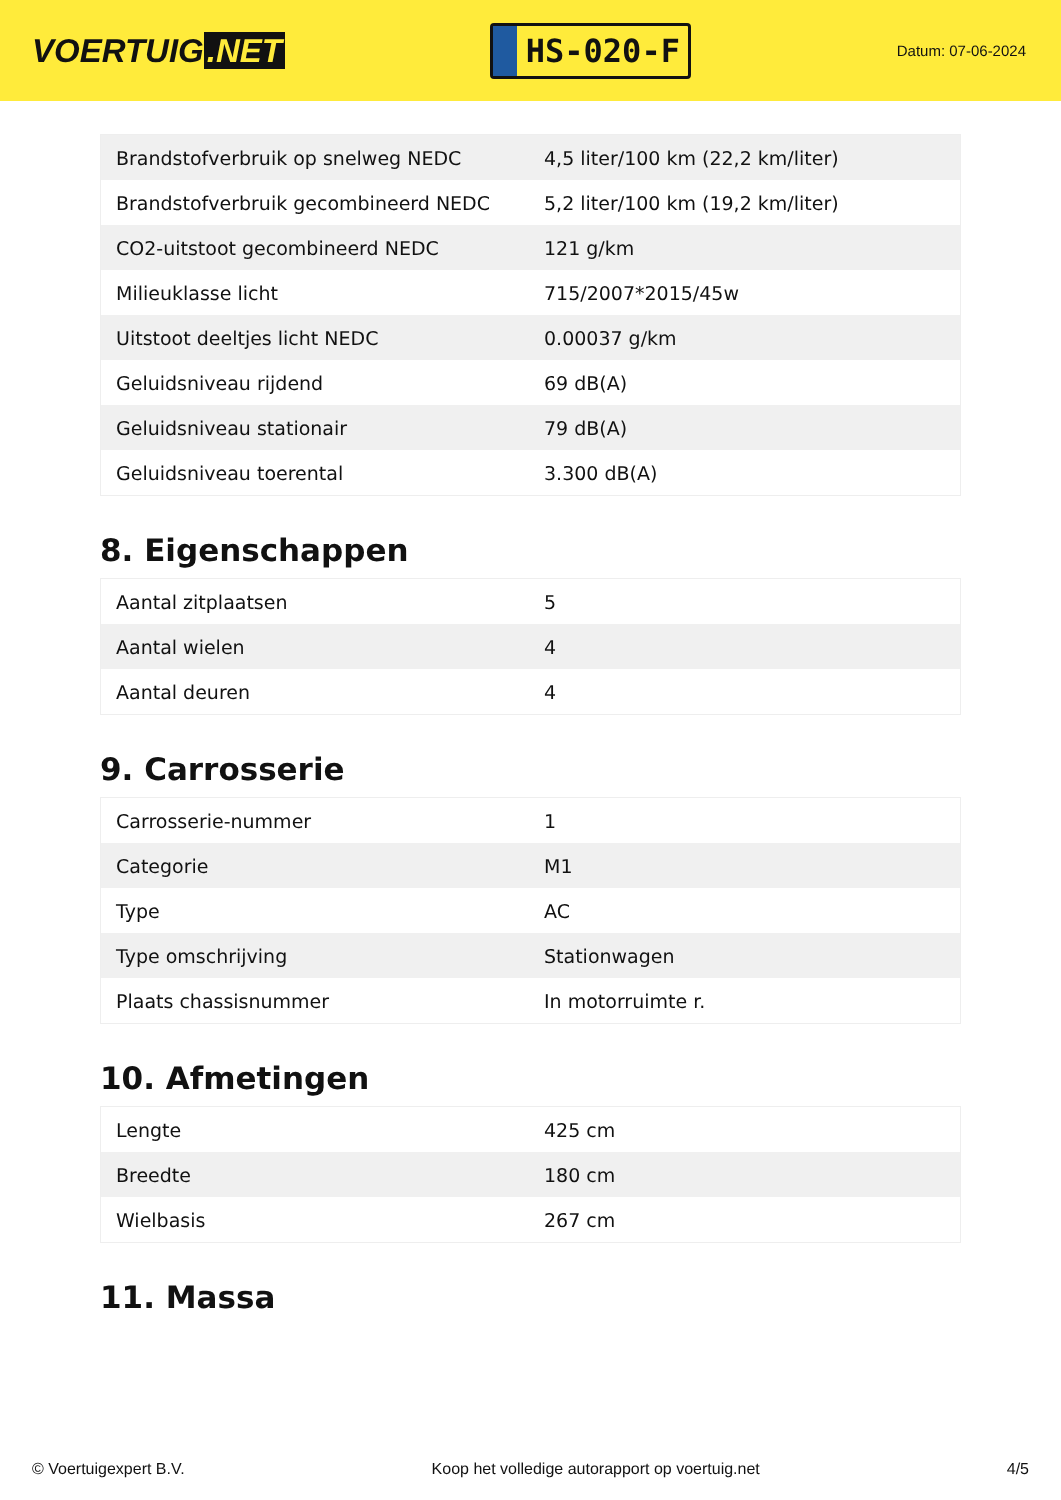VOERTUIG.NET
HS-020-F
Datum: 07-06-2024
| Brandstofverbruik op snelweg NEDC | 4,5 liter/100 km (22,2 km/liter) |
| Brandstofverbruik gecombineerd NEDC | 5,2 liter/100 km (19,2 km/liter) |
| CO2-uitstoot gecombineerd NEDC | 121 g/km |
| Milieuklasse licht | 715/2007*2015/45w |
| Uitstoot deeltjes licht NEDC | 0.00037 g/km |
| Geluidsniveau rijdend | 69 dB(A) |
| Geluidsniveau stationair | 79 dB(A) |
| Geluidsniveau toerental | 3.300 dB(A) |
8. Eigenschappen
| Aantal zitplaatsen | 5 |
| Aantal wielen | 4 |
| Aantal deuren | 4 |
9. Carrosserie
| Carrosserie-nummer | 1 |
| Categorie | M1 |
| Type | AC |
| Type omschrijving | Stationwagen |
| Plaats chassisnummer | In motorruimte r. |
10. Afmetingen
| Lengte | 425 cm |
| Breedte | 180 cm |
| Wielbasis | 267 cm |
11. Massa
© Voertuigexpert B.V. Koop het volledige autorapport op voertuig.net 4/5